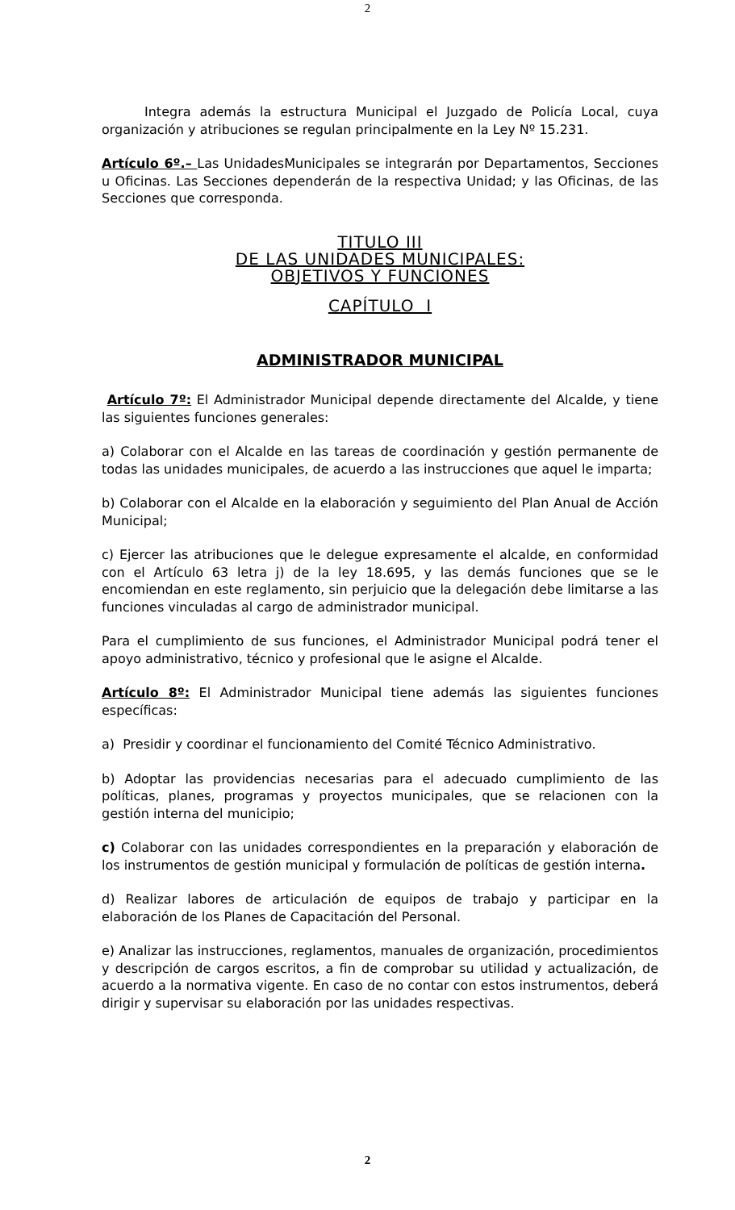2
Integra además la estructura Municipal el Juzgado de Policía Local, cuya organización y atribuciones se regulan principalmente en la Ley Nº 15.231.
Artículo 6º.– Las UnidadesMunicipales se integrarán por Departamentos, Secciones u Oficinas. Las Secciones dependerán de la respectiva Unidad; y las Oficinas, de las Secciones que corresponda.
TITULO III
DE LAS UNIDADES MUNICIPALES:
OBJETIVOS Y FUNCIONES
CAPÍTULO I
ADMINISTRADOR MUNICIPAL
Artículo 7º: El Administrador Municipal depende directamente del Alcalde, y tiene las siguientes funciones generales:
a) Colaborar con el Alcalde en las tareas de coordinación y gestión permanente de todas las unidades municipales, de acuerdo a las instrucciones que aquel le imparta;
b) Colaborar con el Alcalde en la elaboración y seguimiento del Plan Anual de Acción Municipal;
c) Ejercer las atribuciones que le delegue expresamente el alcalde, en conformidad con el Artículo 63 letra j) de la ley 18.695, y las demás funciones que se le encomiendan en este reglamento, sin perjuicio que la delegación debe limitarse a las funciones vinculadas al cargo de administrador municipal.
Para el cumplimiento de sus funciones, el Administrador Municipal podrá tener el apoyo administrativo, técnico y profesional que le asigne el Alcalde.
Artículo 8º: El Administrador Municipal tiene además las siguientes funciones específicas:
a) Presidir y coordinar el funcionamiento del Comité Técnico Administrativo.
b) Adoptar las providencias necesarias para el adecuado cumplimiento de las políticas, planes, programas y proyectos municipales, que se relacionen con la gestión interna del municipio;
c) Colaborar con las unidades correspondientes en la preparación y elaboración de los instrumentos de gestión municipal y formulación de políticas de gestión interna.
d) Realizar labores de articulación de equipos de trabajo y participar en la elaboración de los Planes de Capacitación del Personal.
e) Analizar las instrucciones, reglamentos, manuales de organización, procedimientos y descripción de cargos escritos, a fin de comprobar su utilidad y actualización, de acuerdo a la normativa vigente. En caso de no contar con estos instrumentos, deberá dirigir y supervisar su elaboración por las unidades respectivas.
2